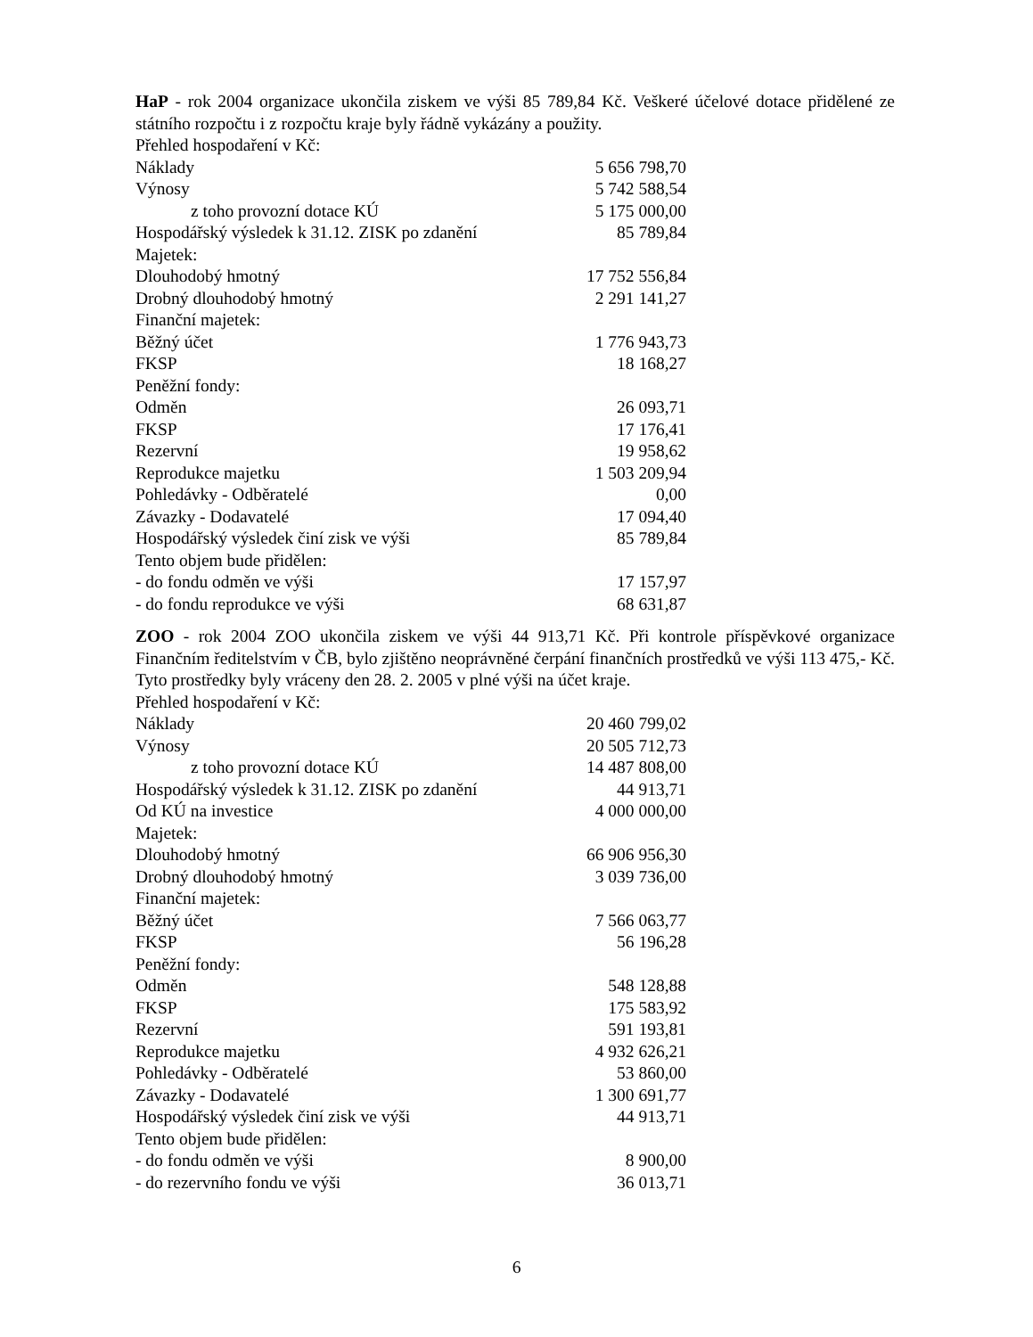HaP - rok 2004 organizace ukončila ziskem ve výši 85 789,84 Kč. Veškeré účelové dotace přidělené ze státního rozpočtu i z rozpočtu kraje byly řádně vykázány a použity.
Přehled hospodaření v Kč:
| Náklady | 5 656 798,70 |
| Výnosy | 5 742 588,54 |
| z toho provozní dotace KÚ | 5 175 000,00 |
| Hospodářský výsledek k 31.12. ZISK po zdanění | 85 789,84 |
| Majetek: | |
| Dlouhodobý hmotný | 17 752 556,84 |
| Drobný dlouhodobý hmotný | 2 291 141,27 |
| Finanční majetek: | |
| Běžný účet | 1 776 943,73 |
| FKSP | 18 168,27 |
| Peněžní fondy: | |
| Odměn | 26 093,71 |
| FKSP | 17 176,41 |
| Rezervní | 19 958,62 |
| Reprodukce majetku | 1 503 209,94 |
| Pohledávky - Odběratelé | 0,00 |
| Závazky - Dodavatelé | 17 094,40 |
| Hospodářský výsledek činí zisk ve výši | 85 789,84 |
| Tento objem bude přidělen: | |
| - do fondu odměn ve výši | 17 157,97 |
| - do fondu reprodukce ve výši | 68 631,87 |
ZOO - rok 2004 ZOO ukončila ziskem ve výši 44 913,71 Kč. Při kontrole příspěvkové organizace Finančním ředitelstvím v ČB, bylo zjištěno neoprávněné čerpání finančních prostředků ve výši 113 475,- Kč. Tyto prostředky byly vráceny den 28. 2. 2005 v plné výši na účet kraje.
Přehled hospodaření v Kč:
| Náklady | 20 460 799,02 |
| Výnosy | 20 505 712,73 |
| z toho provozní dotace KÚ | 14 487 808,00 |
| Hospodářský výsledek k 31.12. ZISK po zdanění | 44 913,71 |
| Od KÚ na investice | 4 000 000,00 |
| Majetek: | |
| Dlouhodobý hmotný | 66 906 956,30 |
| Drobný dlouhodobý hmotný | 3 039 736,00 |
| Finanční majetek: | |
| Běžný účet | 7 566 063,77 |
| FKSP | 56 196,28 |
| Peněžní fondy: | |
| Odměn | 548 128,88 |
| FKSP | 175 583,92 |
| Rezervní | 591 193,81 |
| Reprodukce majetku | 4 932 626,21 |
| Pohledávky - Odběratelé | 53 860,00 |
| Závazky - Dodavatelé | 1 300 691,77 |
| Hospodářský výsledek činí zisk ve výši | 44 913,71 |
| Tento objem bude přidělen: | |
| - do fondu odměn ve výši | 8 900,00 |
| - do rezervního fondu ve výši | 36 013,71 |
6